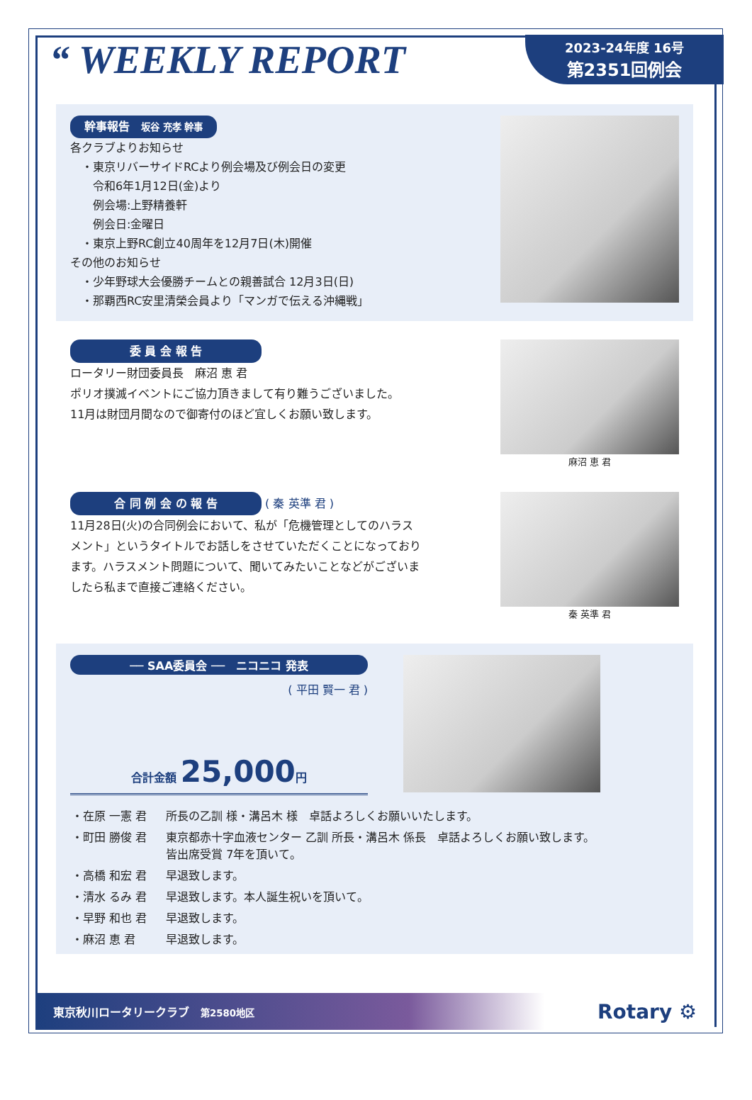“ WEEKLY REPORT
2023-24年度 16号
第2351回例会
幹事報告　坂谷 充孝 幹事
各クラブよりお知らせ
　・東京リバーサイドRCより例会場及び例会日の変更
　　令和6年1月12日(金)より
　　例会場:上野精養軒
　　例会日:金曜日
　・東京上野RC創立40周年を12月7日(木)開催
その他のお知らせ
　・少年野球大会優勝チームとの親善試合 12月3日(日)
　・那覇西RC安里清榮会員より「マンガで伝える沖縄戦」
委 員 会 報 告
ロータリー財団委員長　麻沼 恵 君
ポリオ撲滅イベントにご協力頂きまして有り難うございました。
11月は財団月間なので御寄付のほど宜しくお願い致します。
麻沼 恵 君
合 同 例 会 の 報 告 ( 秦 英準 君 )
11月28日(火)の合同例会において、私が「危機管理としてのハラス
メント」というタイトルでお話しをさせていただくことになっており
ます。ハラスメント問題について、聞いてみたいことなどがございま
したら私まで直接ご連絡ください。
秦 英準 君
── SAA委員会 ──　ニコニコ 発表
( 平田 賢一 君 )
合計金額 25,000円
| ・在原 一憲 君 | 所長の乙訓 様・溝呂木 様 卓話よろしくお願いいたします。 |
| ・町田 勝俊 君 | 東京都赤十字血液センター 乙訓 所長・溝呂木 係長 卓話よろしくお願い致します。 皆出席受賞 7年を頂いて。 |
| ・高橋 和宏 君 | 早退致します。 |
| ・清水 るみ 君 | 早退致します。本人誕生祝いを頂いて。 |
| ・早野 和也 君 | 早退致します。 |
| ・麻沼 恵 君 | 早退致します。 |
東京秋川ロータリークラブ　第2580地区 Rotary ⚙